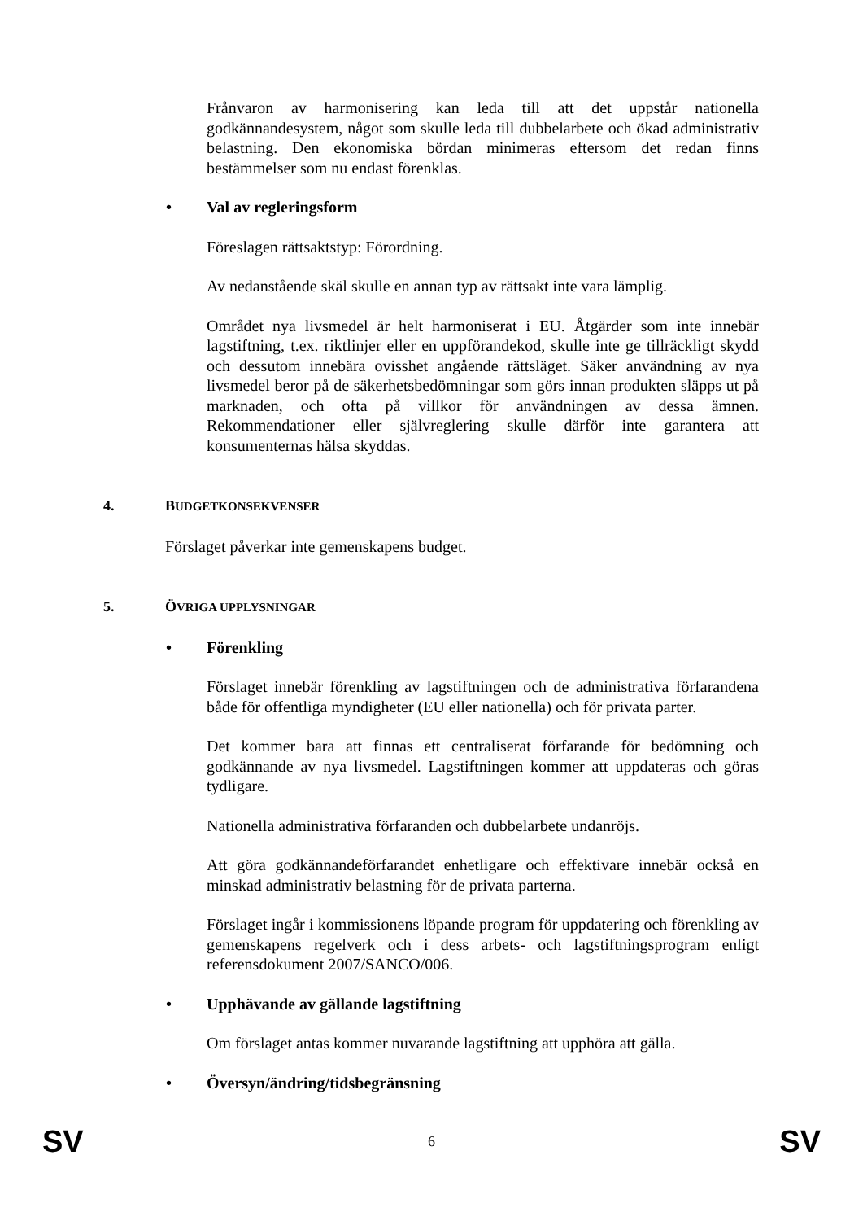Frånvaron av harmonisering kan leda till att det uppstår nationella godkännandesystem, något som skulle leda till dubbelarbete och ökad administrativ belastning. Den ekonomiska bördan minimeras eftersom det redan finns bestämmelser som nu endast förenklas.
• Val av regleringsform
Föreslagen rättsaktstyp: Förordning.
Av nedanstående skäl skulle en annan typ av rättsakt inte vara lämplig.
Området nya livsmedel är helt harmoniserat i EU. Åtgärder som inte innebär lagstiftning, t.ex. riktlinjer eller en uppförandekod, skulle inte ge tillräckligt skydd och dessutom innebära ovisshet angående rättsläget. Säker användning av nya livsmedel beror på de säkerhetsbedömningar som görs innan produkten släpps ut på marknaden, och ofta på villkor för användningen av dessa ämnen. Rekommendationer eller självreglering skulle därför inte garantera att konsumenternas hälsa skyddas.
4. BUDGETKONSEKVENSER
Förslaget påverkar inte gemenskapens budget.
5. ÖVRIGA UPPLYSNINGAR
• Förenkling
Förslaget innebär förenkling av lagstiftningen och de administrativa förfarandena både för offentliga myndigheter (EU eller nationella) och för privata parter.
Det kommer bara att finnas ett centraliserat förfarande för bedömning och godkännande av nya livsmedel. Lagstiftningen kommer att uppdateras och göras tydligare.
Nationella administrativa förfaranden och dubbelarbete undanröjs.
Att göra godkännandeförfarandet enhetligare och effektivare innebär också en minskad administrativ belastning för de privata parterna.
Förslaget ingår i kommissionens löpande program för uppdatering och förenkling av gemenskapens regelverk och i dess arbets- och lagstiftningsprogram enligt referensdokument 2007/SANCO/006.
• Upphävande av gällande lagstiftning
Om förslaget antas kommer nuvarande lagstiftning att upphöra att gälla.
• Översyn/ändring/tidsbegränsning
SV 6 SV